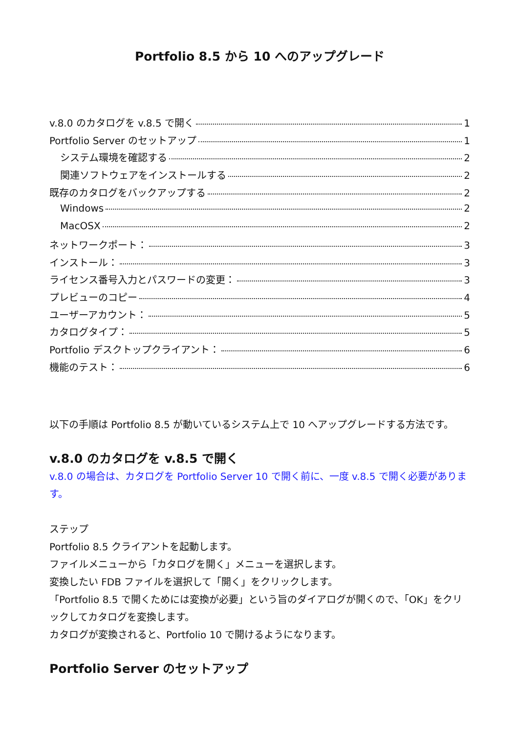Portfolio 8.5 から 10 へのアップグレード
v.8.0 のカタログを v.8.5 で開く 1
Portfolio Server のセットアップ 1
システム環境を確認する 2
関連ソフトウェアをインストールする 2
既存のカタログをバックアップする 2
Windows 2
MacOSX 2
ネットワークポート： 3
インストール： 3
ライセンス番号入力とパスワードの変更： 3
プレビューのコピー 4
ユーザーアカウント： 5
カタログタイプ： 5
Portfolio デスクトップクライアント： 6
機能のテスト： 6
以下の手順は Portfolio 8.5 が動いているシステム上で 10 へアップグレードする方法です。
v.8.0 のカタログを v.8.5 で開く
v.8.0 の場合は、カタログを Portfolio Server 10 で開く前に、一度 v.8.5 で開く必要があります。
ステップ
Portfolio 8.5 クライアントを起動します。
ファイルメニューから「カタログを開く」メニューを選択します。
変換したい FDB ファイルを選択して「開く」をクリックします。
「Portfolio 8.5 で開くためには変換が必要」という旨のダイアログが開くので、「OK」をクリックしてカタログを変換します。
カタログが変換されると、Portfolio 10 で開けるようになります。
Portfolio Server のセットアップ